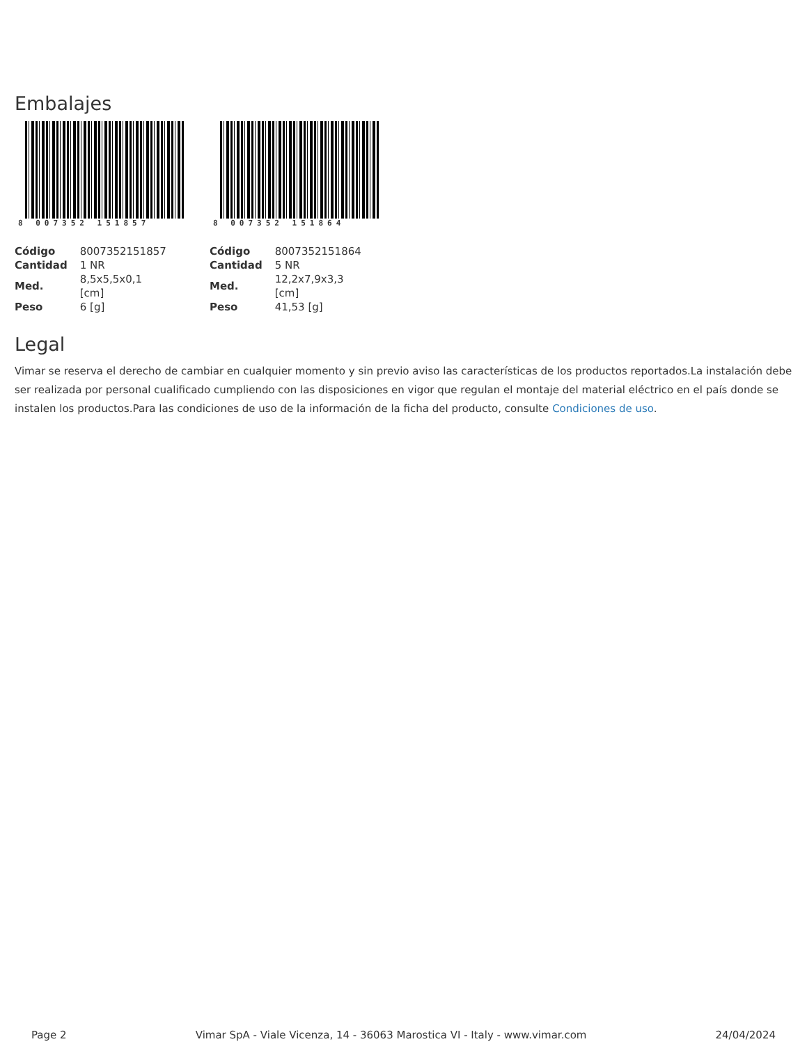Embalajes
8 007352 151857
| Código | 8007352151857 |
| Cantidad | 1 NR |
| Med. | 8,5x5,5x0,1 [cm] |
| Peso | 6 [g] |
8 007352 151864
| Código | 8007352151864 |
| Cantidad | 5 NR |
| Med. | 12,2x7,9x3,3 [cm] |
| Peso | 41,53 [g] |
Legal
Vimar se reserva el derecho de cambiar en cualquier momento y sin previo aviso las características de los productos reportados.La instalación debe ser realizada por personal cualificado cumpliendo con las disposiciones en vigor que regulan el montaje del material eléctrico en el país donde se instalen los productos.Para las condiciones de uso de la información de la ficha del producto, consulte Condiciones de uso.
Page 2 Vimar SpA - Viale Vicenza, 14 - 36063 Marostica VI - Italy - www.vimar.com 24/04/2024